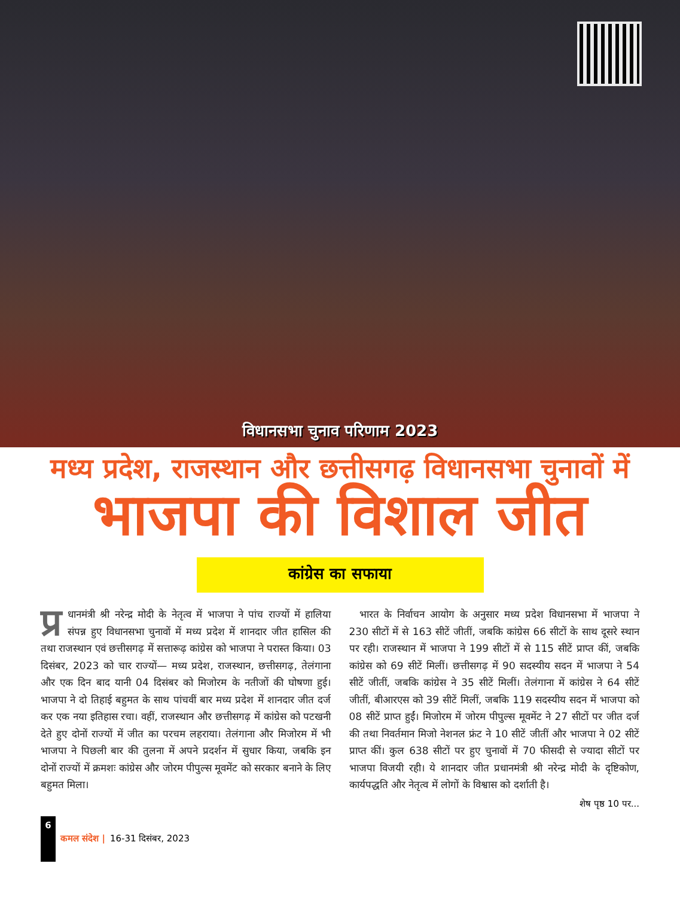विधानसभा चुनाव परिणाम 2023
मध्य प्रदेश, राजस्थान और छत्तीसगढ़ विधानसभा चुनावों में
भाजपा की विशाल जीत
कांग्रेस का सफाया
प्र धानमंत्री श्री नरेन्द्र मोदी के नेतृत्व में भाजपा ने पांच राज्यों में हालिया संपन्न हुए विधानसभा चुनावों में मध्य प्रदेश में शानदार जीत हासिल की तथा राजस्थान एवं छत्तीसगढ़ में सत्तारूढ़ कांग्रेस को भाजपा ने परास्त किया। 03 दिसंबर, 2023 को चार राज्यों— मध्य प्रदेश, राजस्थान, छत्तीसगढ़, तेलंगाना और एक दिन बाद यानी 04 दिसंबर को मिजोरम के नतीजों की घोषणा हुई। भाजपा ने दो तिहाई बहुमत के साथ पांचवीं बार मध्य प्रदेश में शानदार जीत दर्ज कर एक नया इतिहास रचा। वहीं, राजस्थान और छत्तीसगढ़ में कांग्रेस को पटखनी देते हुए दोनों राज्यों में जीत का परचम लहराया। तेलंगाना और मिजोरम में भी भाजपा ने पिछली बार की तुलना में अपने प्रदर्शन में सुधार किया, जबकि इन दोनों राज्यों में क्रमशः कांग्रेस और जोरम पीपुल्स मूवमेंट को सरकार बनाने के लिए बहुमत मिला।
 भारत के निर्वाचन आयोग के अनुसार मध्य प्रदेश विधानसभा में भाजपा ने 230 सीटों में से 163 सीटें जीतीं, जबकि कांग्रेस 66 सीटों के साथ दूसरे स्थान पर रही। राजस्थान में भाजपा ने 199 सीटों में से 115 सीटें प्राप्त कीं, जबकि कांग्रेस को 69 सीटें मिलीं। छत्तीसगढ़ में 90 सदस्यीय सदन में भाजपा ने 54 सीटें जीतीं, जबकि कांग्रेस ने 35 सीटें मिलीं। तेलंगाना में कांग्रेस ने 64 सीटें जीतीं, बीआरएस को 39 सीटें मिलीं, जबकि 119 सदस्यीय सदन में भाजपा को 08 सीटें प्राप्त हुईं। मिजोरम में जोरम पीपुल्स मूवमेंट ने 27 सीटों पर जीत दर्ज की तथा निवर्तमान मिजो नेशनल फ्रंट ने 10 सीटें जीतीं और भाजपा ने 02 सीटें प्राप्त कीं। कुल 638 सीटों पर हुए चुनावों में 70 फीसदी से ज्यादा सीटों पर भाजपा विजयी रही। ये शानदार जीत प्रधानमंत्री श्री नरेन्द्र मोदी के दृष्टिकोण, कार्यपद्धति और नेतृत्व में लोगों के विश्वास को दर्शाती है।
शेष पृष्ठ 10 पर...
6
कमल संदेश | 16-31 दिसंबर, 2023